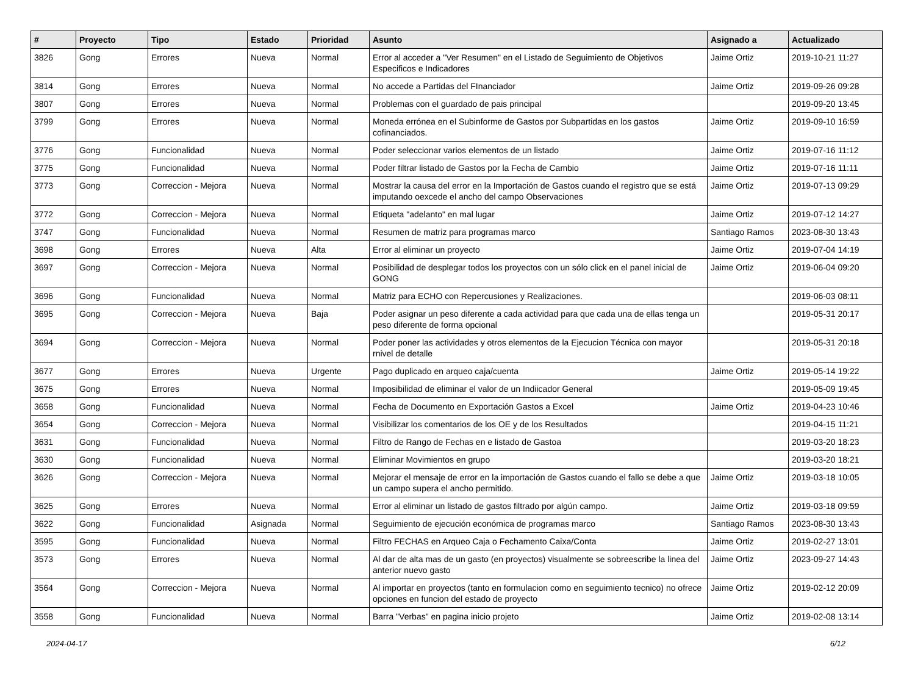| # | Proyecto | Tipo | Estado | Prioridad | Asunto | Asignado a | Actualizado |
| --- | --- | --- | --- | --- | --- | --- | --- |
| 3826 | Gong | Errores | Nueva | Normal | Error al acceder a "Ver Resumen" en el Listado de Seguimiento de Objetivos Especificos e Indicadores | Jaime Ortiz | 2019-10-21 11:27 |
| 3814 | Gong | Errores | Nueva | Normal | No accede a Partidas del FInanciador | Jaime Ortiz | 2019-09-26 09:28 |
| 3807 | Gong | Errores | Nueva | Normal | Problemas con el guardado de pais principal | | 2019-09-20 13:45 |
| 3799 | Gong | Errores | Nueva | Normal | Moneda errónea en el Subinforme de Gastos por Subpartidas en los gastos cofinanciados. | Jaime Ortiz | 2019-09-10 16:59 |
| 3776 | Gong | Funcionalidad | Nueva | Normal | Poder seleccionar varios elementos de un listado | Jaime Ortiz | 2019-07-16 11:12 |
| 3775 | Gong | Funcionalidad | Nueva | Normal | Poder filtrar listado de Gastos por la Fecha de Cambio | Jaime Ortiz | 2019-07-16 11:11 |
| 3773 | Gong | Correccion - Mejora | Nueva | Normal | Mostrar la causa del error en la Importación de Gastos cuando el registro que se está imputando oexcede el ancho del campo Observaciones | Jaime Ortiz | 2019-07-13 09:29 |
| 3772 | Gong | Correccion - Mejora | Nueva | Normal | Etiqueta "adelanto" en mal lugar | Jaime Ortiz | 2019-07-12 14:27 |
| 3747 | Gong | Funcionalidad | Nueva | Normal | Resumen de matriz para programas marco | Santiago Ramos | 2023-08-30 13:43 |
| 3698 | Gong | Errores | Nueva | Alta | Error al eliminar un proyecto | Jaime Ortiz | 2019-07-04 14:19 |
| 3697 | Gong | Correccion - Mejora | Nueva | Normal | Posibilidad de desplegar todos los proyectos con un sólo click en el panel inicial de GONG | Jaime Ortiz | 2019-06-04 09:20 |
| 3696 | Gong | Funcionalidad | Nueva | Normal | Matriz para ECHO con Repercusiones y Realizaciones. | | 2019-06-03 08:11 |
| 3695 | Gong | Correccion - Mejora | Nueva | Baja | Poder asignar un peso diferente a cada actividad para que cada una de ellas tenga un peso diferente de forma opcional | | 2019-05-31 20:17 |
| 3694 | Gong | Correccion - Mejora | Nueva | Normal | Poder poner las actividades y otros elementos de la Ejecucion Técnica con mayor rnivel de detalle | | 2019-05-31 20:18 |
| 3677 | Gong | Errores | Nueva | Urgente | Pago duplicado en arqueo caja/cuenta | Jaime Ortiz | 2019-05-14 19:22 |
| 3675 | Gong | Errores | Nueva | Normal | Imposibilidad de eliminar el valor de un Indiicador General | | 2019-05-09 19:45 |
| 3658 | Gong | Funcionalidad | Nueva | Normal | Fecha de Documento en Exportación Gastos a Excel | Jaime Ortiz | 2019-04-23 10:46 |
| 3654 | Gong | Correccion - Mejora | Nueva | Normal | Visibilizar los comentarios de los OE y de los Resultados | | 2019-04-15 11:21 |
| 3631 | Gong | Funcionalidad | Nueva | Normal | Filtro de Rango de Fechas en e listado de Gastoa | | 2019-03-20 18:23 |
| 3630 | Gong | Funcionalidad | Nueva | Normal | Eliminar Movimientos en grupo | | 2019-03-20 18:21 |
| 3626 | Gong | Correccion - Mejora | Nueva | Normal | Mejorar el mensaje de error en la importación de Gastos cuando el fallo se debe a que un campo supera el ancho permitido. | Jaime Ortiz | 2019-03-18 10:05 |
| 3625 | Gong | Errores | Nueva | Normal | Error al eliminar un listado de gastos filtrado por algún campo. | Jaime Ortiz | 2019-03-18 09:59 |
| 3622 | Gong | Funcionalidad | Asignada | Normal | Seguimiento de ejecución económica de programas marco | Santiago Ramos | 2023-08-30 13:43 |
| 3595 | Gong | Funcionalidad | Nueva | Normal | Filtro FECHAS en Arqueo Caja o Fechamento Caixa/Conta | Jaime Ortiz | 2019-02-27 13:01 |
| 3573 | Gong | Errores | Nueva | Normal | Al dar de alta mas de un gasto (en proyectos) visualmente se sobreescribe la linea del anterior nuevo gasto | Jaime Ortiz | 2023-09-27 14:43 |
| 3564 | Gong | Correccion - Mejora | Nueva | Normal | Al importar en proyectos (tanto en formulacion como en seguimiento tecnico) no ofrece opciones en funcion del estado de proyecto | Jaime Ortiz | 2019-02-12 20:09 |
| 3558 | Gong | Funcionalidad | Nueva | Normal | Barra "Verbas" en pagina inicio projeto | Jaime Ortiz | 2019-02-08 13:14 |
2024-04-17 6/12